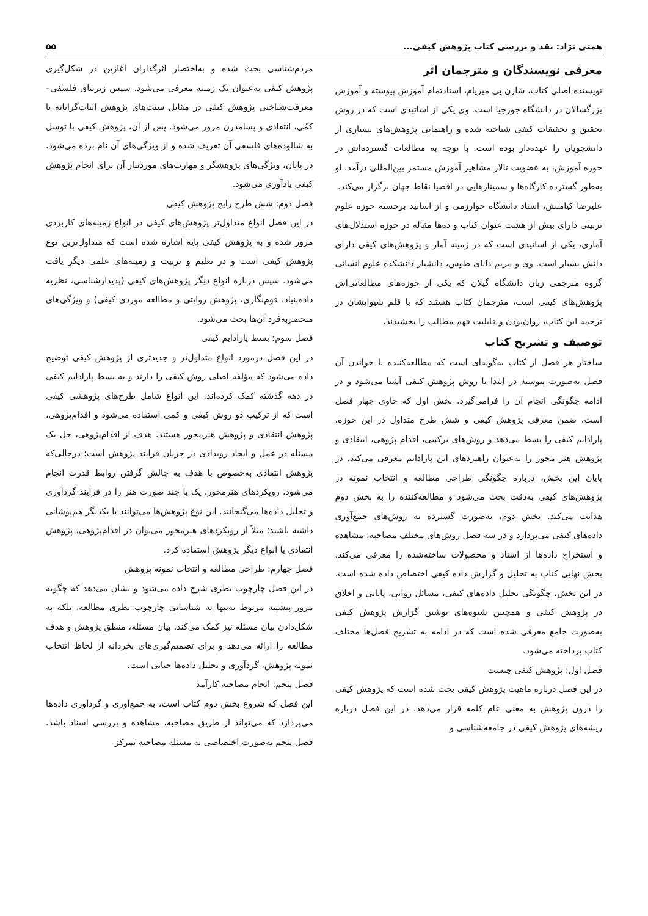همتی نژاد: نقد و بررسی کتاب پژوهش کیفی... ۵۵
معرفی نویسندگان و مترجمان اثر
نویسنده اصلی کتاب، شارن بی میریام، استادتمام آموزش پیوسته و آموزش بزرگسالان در دانشگاه جورجیا است. وی یکی از اساتیدی است که در روش تحقیق و تحقیقات کیفی شناخته شده و راهنمایی پژوهش‌های بسیاری از دانشجویان را عهده‌دار بوده است. با توجه به مطالعات گسترده‌اش در حوزه آموزش، به عضویت تالار مشاهیر آموزش مستمر بین‌المللی درآمد. او به‌طور گسترده کارگاه‌ها و سمینارهایی در اقصیا نقاط جهان برگزار می‌کند.
علیرضا کیامنش، استاد دانشگاه خوارزمی و از اساتید برجسته حوزه علوم تربیتی دارای بیش از هشت عنوان کتاب و ده‌ها مقاله در حوزه استدلال‌های آماری، یکی از اساتیدی است که در زمینه آمار و پژوهش‌های کیفی دارای دانش بسیار است. وی و مریم دانای طوس، دانشیار دانشکده علوم انسانی گروه مترجمی زبان دانشگاه گیلان که یکی از حوزه‌های مطالعاتی‌اش پژوهش‌های کیفی است، مترجمان کتاب هستند که با قلم شیوایشان در ترجمه این کتاب، روان‌بودن و قابلیت فهم مطالب را بخشیدند.
توصیف و تشریح کتاب
ساختار هر فصل از کتاب به‌گونه‌ای است که مطالعه‌کننده با خواندن آن فصل به‌صورت پیوسته در ابتدا با روش پژوهش کیفی آشنا می‌شود و در ادامه چگونگی انجام آن را فرامی‌گیرد. بخش اول که حاوی چهار فصل است، ضمن معرفی پژوهش کیفی و شش طرح متداول در این حوزه، پارادایم کیفی را بسط می‌دهد و روش‌های ترکیبی، اقدام پژوهی، انتقادی و پژوهش هنر محور را به‌عنوان راهبردهای این پارادایم معرفی می‌کند. در پایان این بخش، درباره چگونگی طراحی مطالعه و انتخاب نمونه در پژوهش‌های کیفی به‌دقت بحث می‌شود و مطالعه‌کننده را به بخش دوم هدایت می‌کند. بخش دوم، به‌صورت گسترده به روش‌های جمع‌آوری داده‌های کیفی می‌پردازد و در سه فصل روش‌های مختلف مصاحبه، مشاهده و استخراج داده‌ها از اسناد و محصولات ساخته‌شده را معرفی می‌کند. بخش نهایی کتاب به تحلیل و گزارش داده کیفی اختصاص داده شده است. در این بخش، چگونگی تحلیل داده‌های کیفی، مسائل روایی، پایایی و اخلاق در پژوهش کیفی و همچنین شیوه‌های نوشتن گزارش پژوهش کیفی به‌صورت جامع معرفی شده است که در ادامه به تشریح فصل‌ها مختلف کتاب پرداخته می‌شود.
فصل اول: پژوهش کیفی چیست
در این فصل درباره ماهیت پژوهش کیفی بحث شده است که پژوهش کیفی را درون پژوهش به معنی عام کلمه قرار می‌دهد. در این فصل درباره ریشه‌های پژوهش کیفی در جامعه‌شناسی و
مردم‌شناسی بحث شده و به‌اختصار اثرگذاران آغازین در شکل‌گیری پژوهش کیفی به‌عنوان یک زمینه معرفی می‌شود. سپس زیربنای فلسفی–معرفت‌شناختی پژوهش کیفی در مقابل سنت‌های پژوهش اثبات‌گرایانه یا کمّی، انتقادی و پسامدرن مرور می‌شود. پس از آن، پژوهش کیفی با توسل به شالوده‌های فلسفی آن تعریف شده و از ویژگی‌های آن نام برده می‌شود. در پایان، ویژگی‌های پژوهشگر و مهارت‌های موردنیاز آن برای انجام پژوهش کیفی یادآوری می‌شود.
فصل دوم: شش طرح رایج پژوهش کیفی
در این فصل انواع متداول‌تر پژوهش‌های کیفی در انواع زمینه‌های کاربردی مرور شده و به پژوهش کیفی پایه اشاره شده است که متداول‌ترین نوع پژوهش کیفی است و در تعلیم و تربیت و زمینه‌های علمی دیگر یافت می‌شود. سپس درباره انواع دیگر پژوهش‌های کیفی (پدیدارشناسی، نظریه داده‌بنیاد، قوم‌نگاری، پژوهش روایتی و مطالعه موردی کیفی) و ویژگی‌های منحصربه‌فرد آن‌ها بحث می‌شود.
فصل سوم: بسط پارادایم کیفی
در این فصل درمورد انواع متداول‌تر و جدیدتری از پژوهش کیفی توضیح داده می‌شود که مؤلفه اصلی روش کیفی را دارند و به بسط پارادایم کیفی در دهه گذشته کمک کرده‌اند. این انواع شامل طرح‌های پژوهشی کیفی است که از ترکیب دو روش کیفی و کمی استفاده می‌شود و اقدام‌پژوهی، پژوهش انتقادی و پژوهش هنرمحور هستند. هدف از اقدام‌پژوهی، حل یک مسئله در عمل و ایجاد رویدادی در جریان فرایند پژوهش است؛ درحالی‌که پژوهش انتقادی به‌خصوص با هدف به چالش گرفتن روابط قدرت انجام می‌شود. رویکردهای هنرمحور، یک یا چند صورت هنر را در فرایند گردآوری و تحلیل داده‌ها می‌گنجانند. این نوع پژوهش‌ها می‌توانند با یکدیگر هم‌پوشانی داشته باشند؛ مثلاً از رویکردهای هنرمحور می‌توان در اقدام‌پژوهی، پژوهش انتقادی یا انواع دیگر پژوهش استفاده کرد.
فصل چهارم: طراحی مطالعه و انتخاب نمونه پژوهش
در این فصل چارچوب نظری شرح داده می‌شود و نشان می‌دهد که چگونه مرور پیشینه مربوط نه‌تنها به شناسایی چارچوب نظری مطالعه، بلکه به شکل‌دادن بیان مسئله نیز کمک می‌کند. بیان مسئله، منطق پژوهش و هدف مطالعه را ارائه می‌دهد و برای تصمیم‌گیری‌های بخردانه از لحاظ انتخاب نمونه پژوهش، گردآوری و تحلیل داده‌ها حیاتی است.
فصل پنجم: انجام مصاحبه کارآمد
این فصل که شروع بخش دوم کتاب است، به جمع‌آوری و گردآوری داده‌ها می‌پردازد که می‌تواند از طریق مصاحبه، مشاهده و بررسی اسناد باشد. فصل پنجم به‌صورت اختصاصی به مسئله مصاحبه تمرکز